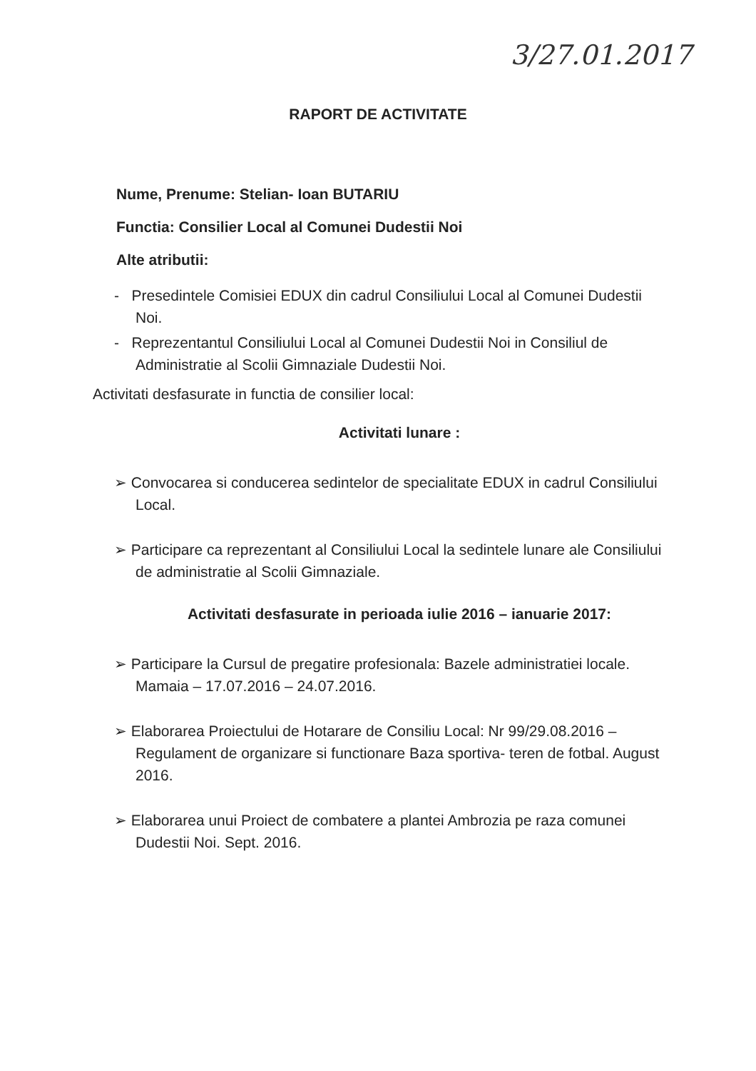3/27.01.2017
RAPORT DE ACTIVITATE
Nume, Prenume: Stelian- Ioan BUTARIU
Functia: Consilier Local al Comunei Dudestii Noi
Alte atributii:
- Presedintele Comisiei EDUX din cadrul Consiliului Local al Comunei Dudestii Noi.
- Reprezentantul Consiliului Local al Comunei Dudestii Noi in Consiliul de Administratie al Scolii Gimnaziale Dudestii Noi.
Activitati desfasurate in functia de consilier local:
Activitati lunare :
➢ Convocarea si conducerea sedintelor de specialitate EDUX in cadrul Consiliului Local.
➢ Participare ca reprezentant al Consiliului Local la sedintele lunare ale Consiliului de administratie al Scolii Gimnaziale.
Activitati desfasurate in perioada iulie 2016 – ianuarie 2017:
➢ Participare la Cursul de pregatire profesionala: Bazele administratiei locale. Mamaia – 17.07.2016 – 24.07.2016.
➢ Elaborarea Proiectului de Hotarare de Consiliu Local: Nr 99/29.08.2016 – Regulament de organizare si functionare Baza sportiva- teren de fotbal. August 2016.
➢ Elaborarea unui Proiect de combatere a plantei Ambrozia pe raza comunei Dudestii Noi. Sept. 2016.